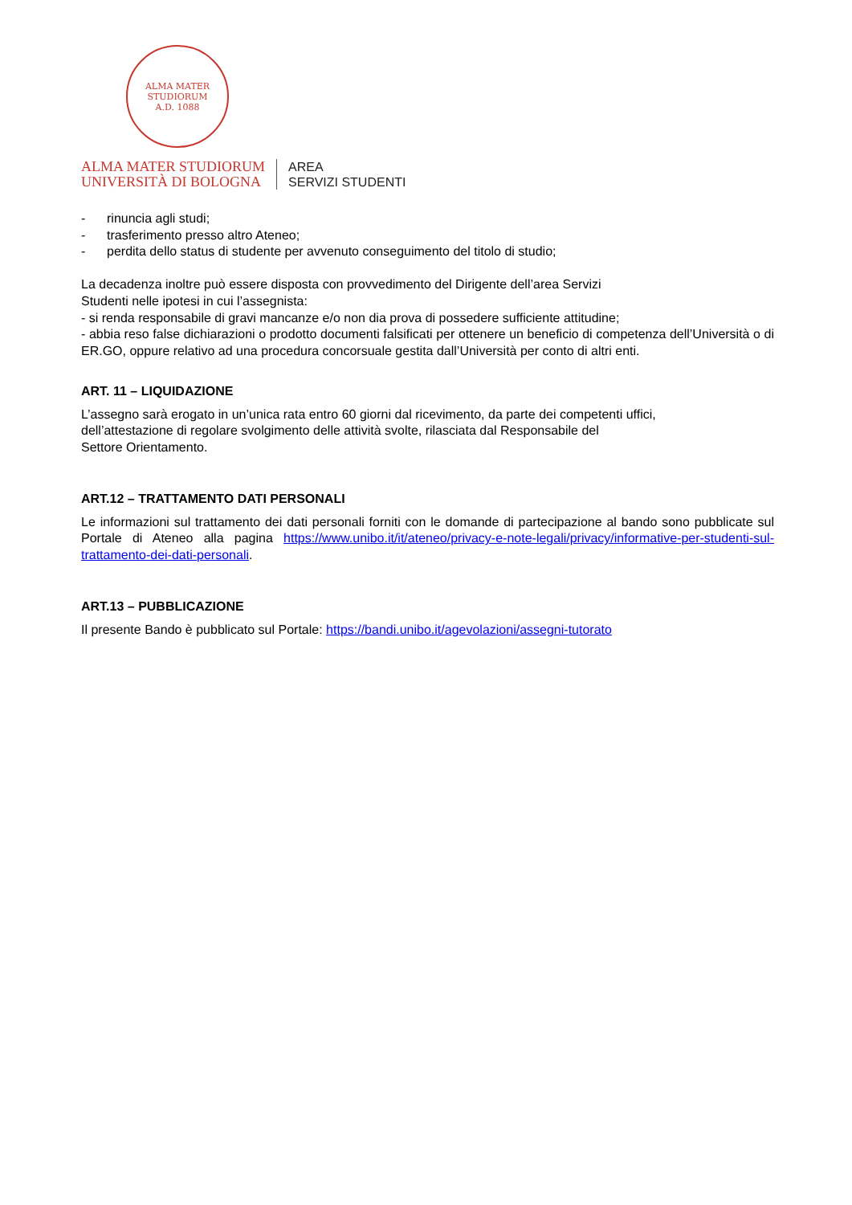ALMA MATER STUDIORUM
A.D. 1088
ALMA MATER STUDIORUM
UNIVERSITÀ DI BOLOGNA
AREA
SERVIZI STUDENTI
- rinuncia agli studi;
- trasferimento presso altro Ateneo;
- perdita dello status di studente per avvenuto conseguimento del titolo di studio;
La decadenza inoltre può essere disposta con provvedimento del Dirigente dell’area Servizi
Studenti nelle ipotesi in cui l’assegnista:
- si renda responsabile di gravi mancanze e/o non dia prova di possedere sufficiente attitudine;
- abbia reso false dichiarazioni o prodotto documenti falsificati per ottenere un beneficio di competenza dell’Università o di ER.GO, oppure relativo ad una procedura concorsuale gestita dall’Università per conto di altri enti.
ART. 11 – LIQUIDAZIONE
L’assegno sarà erogato in un’unica rata entro 60 giorni dal ricevimento, da parte dei competenti uffici,
dell’attestazione di regolare svolgimento delle attività svolte, rilasciata dal Responsabile del
Settore Orientamento.
ART.12 – TRATTAMENTO DATI PERSONALI
Le informazioni sul trattamento dei dati personali forniti con le domande di partecipazione al bando sono pubblicate sul Portale di Ateneo alla pagina https://www.unibo.it/it/ateneo/privacy-e-note-legali/privacy/informative-per-studenti-sul-trattamento-dei-dati-personali.
ART.13 – PUBBLICAZIONE
Il presente Bando è pubblicato sul Portale: https://bandi.unibo.it/agevolazioni/assegni-tutorato